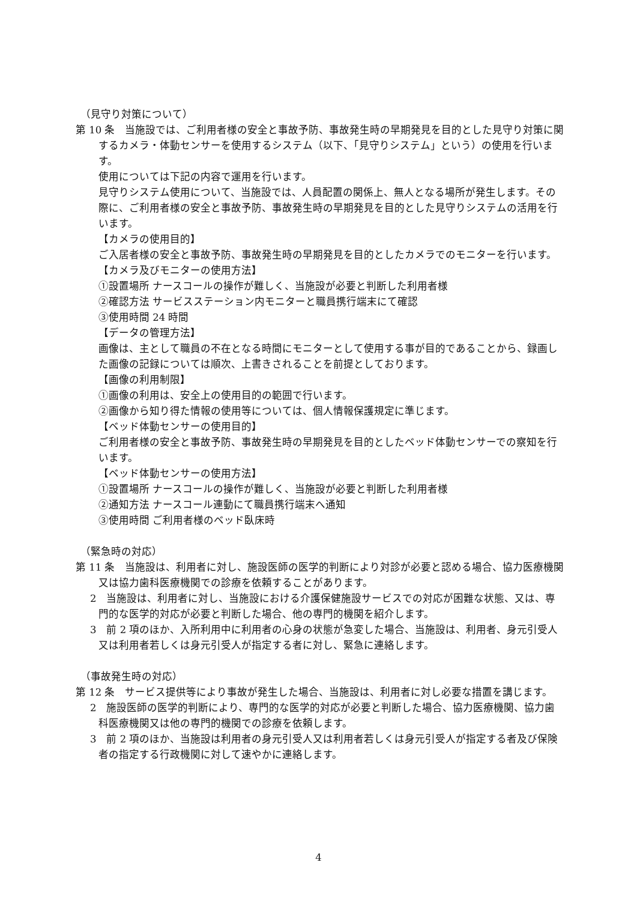（見守り対策について）
第 10 条　当施設では、ご利用者様の安全と事故予防、事故発生時の早期発見を目的とした見守り対策に関するカメラ・体動センサーを使用するシステム（以下、「見守りシステム」という）の使用を行います。
使用については下記の内容で運用を行います。
見守りシステム使用について、当施設では、人員配置の関係上、無人となる場所が発生します。その際に、ご利用者様の安全と事故予防、事故発生時の早期発見を目的とした見守りシステムの活用を行います。
【カメラの使用目的】
ご入居者様の安全と事故予防、事故発生時の早期発見を目的としたカメラでのモニターを行います。
【カメラ及びモニターの使用方法】
①設置場所 ナースコールの操作が難しく、当施設が必要と判断した利用者様
②確認方法 サービスステーション内モニターと職員携行端末にて確認
③使用時間 24 時間
【データの管理方法】
画像は、主として職員の不在となる時間にモニターとして使用する事が目的であることから、録画した画像の記録については順次、上書きされることを前提としております。
【画像の利用制限】
①画像の利用は、安全上の使用目的の範囲で行います。
②画像から知り得た情報の使用等については、個人情報保護規定に準じます。
【ベッド体動センサーの使用目的】
ご利用者様の安全と事故予防、事故発生時の早期発見を目的としたベッド体動センサーでの察知を行います。
【ベッド体動センサーの使用方法】
①設置場所 ナースコールの操作が難しく、当施設が必要と判断した利用者様
②通知方法 ナースコール連動にて職員携行端末へ通知
③使用時間 ご利用者様のベッド臥床時
（緊急時の対応）
第 11 条　当施設は、利用者に対し、施設医師の医学的判断により対診が必要と認める場合、協力医療機関又は協力歯科医療機関での診療を依頼することがあります。
2　当施設は、利用者に対し、当施設における介護保健施設サービスでの対応が困難な状態、又は、専門的な医学的対応が必要と判断した場合、他の専門的機関を紹介します。
3　前 2 項のほか、入所利用中に利用者の心身の状態が急変した場合、当施設は、利用者、身元引受人又は利用者若しくは身元引受人が指定する者に対し、緊急に連絡します。
（事故発生時の対応）
第 12 条　サービス提供等により事故が発生した場合、当施設は、利用者に対し必要な措置を講じます。
2　施設医師の医学的判断により、専門的な医学的対応が必要と判断した場合、協力医療機関、協力歯科医療機関又は他の専門的機関での診療を依頼します。
3　前 2 項のほか、当施設は利用者の身元引受人又は利用者若しくは身元引受人が指定する者及び保険者の指定する行政機関に対して速やかに連絡します。
4